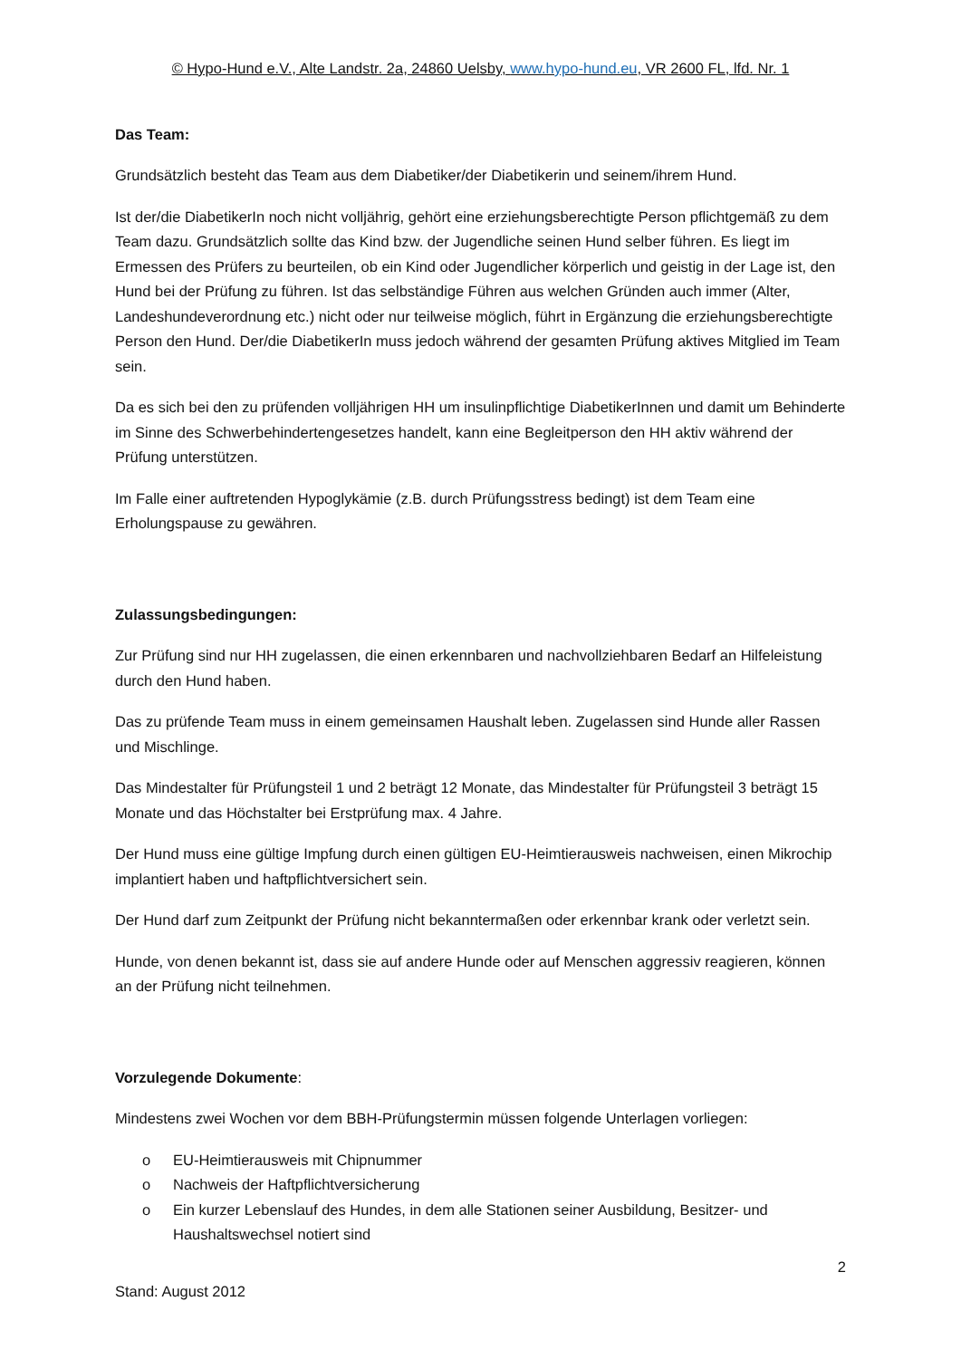© Hypo-Hund e.V., Alte Landstr. 2a, 24860 Uelsby, www.hypo-hund.eu, VR 2600 FL, lfd. Nr. 1
Das Team:
Grundsätzlich besteht das Team aus dem Diabetiker/der Diabetikerin und seinem/ihrem Hund.
Ist der/die DiabetikerIn noch nicht volljährig, gehört eine erziehungsberechtigte Person pflichtgemäß zu dem Team dazu. Grundsätzlich sollte das Kind bzw. der Jugendliche seinen Hund selber führen. Es liegt im Ermessen des Prüfers zu beurteilen, ob ein Kind oder Jugendlicher körperlich und geistig in der Lage ist, den Hund bei der Prüfung zu führen. Ist das selbständige Führen aus welchen Gründen auch immer (Alter, Landeshundeverordnung etc.) nicht oder nur teilweise möglich, führt in Ergänzung die erziehungsberechtigte Person den Hund. Der/die DiabetikerIn muss jedoch während der gesamten Prüfung aktives Mitglied im Team sein.
Da es sich bei den zu prüfenden volljährigen HH um insulinpflichtige DiabetikerInnen und damit um Behinderte im Sinne des Schwerbehindertengesetzes handelt, kann eine Begleitperson den HH aktiv während der Prüfung unterstützen.
Im Falle einer auftretenden Hypoglykämie (z.B. durch Prüfungsstress bedingt) ist dem Team eine Erholungspause zu gewähren.
Zulassungsbedingungen:
Zur Prüfung sind nur HH zugelassen, die einen erkennbaren und nachvollziehbaren Bedarf an Hilfeleistung durch den Hund haben.
Das zu prüfende Team muss in einem gemeinsamen Haushalt leben. Zugelassen sind Hunde aller Rassen und Mischlinge.
Das Mindestalter für Prüfungsteil 1 und 2 beträgt 12 Monate, das Mindestalter für Prüfungsteil 3 beträgt 15 Monate und das Höchstalter bei Erstprüfung max. 4 Jahre.
Der Hund muss eine gültige Impfung durch einen gültigen EU-Heimtierausweis nachweisen, einen Mikrochip implantiert haben und haftpflichtversichert sein.
Der Hund darf zum Zeitpunkt der Prüfung nicht bekanntermaßen oder erkennbar krank oder verletzt sein.
Hunde, von denen bekannt ist, dass sie auf andere Hunde oder auf Menschen aggressiv reagieren, können an der Prüfung nicht teilnehmen.
Vorzulegende Dokumente:
Mindestens zwei Wochen vor dem BBH-Prüfungstermin müssen folgende Unterlagen vorliegen:
o EU-Heimtierausweis mit Chipnummer
o Nachweis der Haftpflichtversicherung
o Ein kurzer Lebenslauf des Hundes, in dem alle Stationen seiner Ausbildung, Besitzer- und Haushaltswechsel notiert sind
2
Stand: August 2012